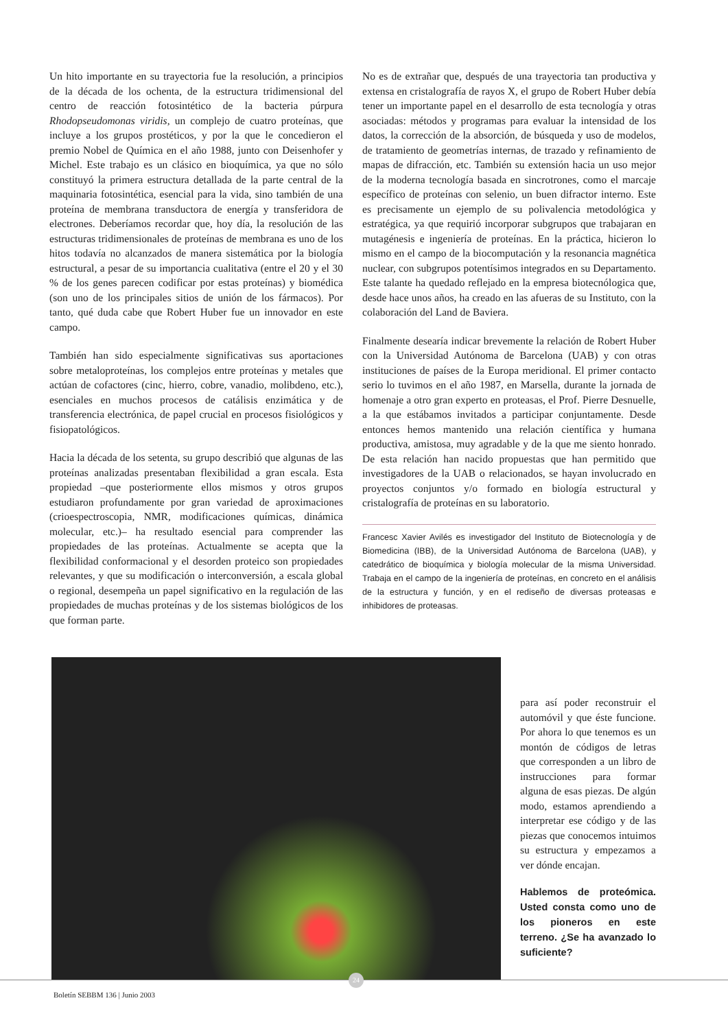Un hito importante en su trayectoria fue la resolución, a principios de la década de los ochenta, de la estructura tridimensional del centro de reacción fotosintético de la bacteria púrpura Rhodopseudomonas viridis, un complejo de cuatro proteínas, que incluye a los grupos prostéticos, y por la que le concedieron el premio Nobel de Química en el año 1988, junto con Deisenhofer y Michel. Este trabajo es un clásico en bioquímica, ya que no sólo constituyó la primera estructura detallada de la parte central de la maquinaria fotosintética, esencial para la vida, sino también de una proteína de membrana transductora de energía y transferidora de electrones. Deberíamos recordar que, hoy día, la resolución de las estructuras tridimensionales de proteínas de membrana es uno de los hitos todavía no alcanzados de manera sistemática por la biología estructural, a pesar de su importancia cualitativa (entre el 20 y el 30 % de los genes parecen codificar por estas proteínas) y biomédica (son uno de los principales sitios de unión de los fármacos). Por tanto, qué duda cabe que Robert Huber fue un innovador en este campo.
También han sido especialmente significativas sus aportaciones sobre metaloproteínas, los complejos entre proteínas y metales que actúan de cofactores (cinc, hierro, cobre, vanadio, molibdeno, etc.), esenciales en muchos procesos de catálisis enzimática y de transferencia electrónica, de papel crucial en procesos fisiológicos y fisiopatológicos.
Hacia la década de los setenta, su grupo describió que algunas de las proteínas analizadas presentaban flexibilidad a gran escala. Esta propiedad –que posteriormente ellos mismos y otros grupos estudiaron profundamente por gran variedad de aproximaciones (crioespectroscopia, NMR, modificaciones químicas, dinámica molecular, etc.)– ha resultado esencial para comprender las propiedades de las proteínas. Actualmente se acepta que la flexibilidad conformacional y el desorden proteico son propiedades relevantes, y que su modificación o interconversión, a escala global o regional, desempeña un papel significativo en la regulación de las propiedades de muchas proteínas y de los sistemas biológicos de los que forman parte.
No es de extrañar que, después de una trayectoria tan productiva y extensa en cristalografía de rayos X, el grupo de Robert Huber debía tener un importante papel en el desarrollo de esta tecnología y otras asociadas: métodos y programas para evaluar la intensidad de los datos, la corrección de la absorción, de búsqueda y uso de modelos, de tratamiento de geometrías internas, de trazado y refinamiento de mapas de difracción, etc. También su extensión hacia un uso mejor de la moderna tecnología basada en sincrotrones, como el marcaje específico de proteínas con selenio, un buen difractor interno. Este es precisamente un ejemplo de su polivalencia metodológica y estratégica, ya que requirió incorporar subgrupos que trabajaran en mutagénesis e ingeniería de proteínas. En la práctica, hicieron lo mismo en el campo de la biocomputación y la resonancia magnética nuclear, con subgrupos potentísimos integrados en su Departamento. Este talante ha quedado reflejado en la empresa biotecnólogica que, desde hace unos años, ha creado en las afueras de su Instituto, con la colaboración del Land de Baviera.
Finalmente desearía indicar brevemente la relación de Robert Huber con la Universidad Autónoma de Barcelona (UAB) y con otras instituciones de países de la Europa meridional. El primer contacto serio lo tuvimos en el año 1987, en Marsella, durante la jornada de homenaje a otro gran experto en proteasas, el Prof. Pierre Desnuelle, a la que estábamos invitados a participar conjuntamente. Desde entonces hemos mantenido una relación científica y humana productiva, amistosa, muy agradable y de la que me siento honrado. De esta relación han nacido propuestas que han permitido que investigadores de la UAB o relacionados, se hayan involucrado en proyectos conjuntos y/o formado en biología estructural y cristalografía de proteínas en su laboratorio.
Francesc Xavier Avilés es investigador del Instituto de Biotecnología y de Biomedicina (IBB), de la Universidad Autónoma de Barcelona (UAB), y catedrático de bioquímica y biología molecular de la misma Universidad. Trabaja en el campo de la ingeniería de proteínas, en concreto en el análisis de la estructura y función, y en el rediseño de diversas proteasas e inhibidores de proteasas.
para así poder reconstruir el automóvil y que éste funcione. Por ahora lo que tenemos es un montón de códigos de letras que corresponden a un libro de instrucciones para formar alguna de esas piezas. De algún modo, estamos aprendiendo a interpretar ese código y de las piezas que conocemos intuimos su estructura y empezamos a ver dónde encajan.
Hablemos de proteómica. Usted consta como uno de los pioneros en este terreno. ¿Se ha avanzado lo suficiente?
24
Boletín SEBBM 136 | Junio 2003